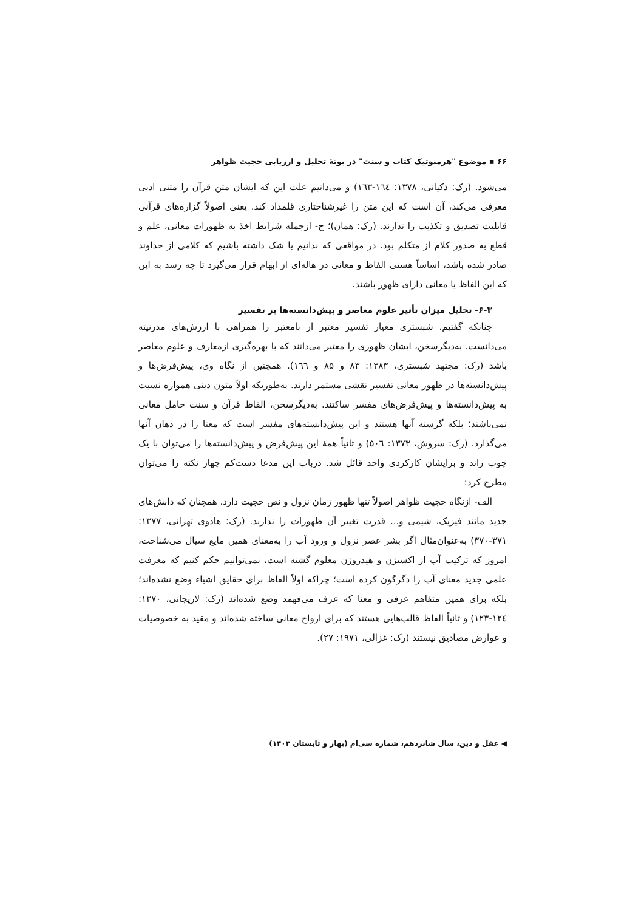۶۶ ▪ موضوع "هرمنوتیک کتاب و سنت" در بوتهٔ تحلیل و ارزیابی حجیت ظواهر
می‌شود. (رک: ذکیانی، ۱۳۷۸: ۱٦٤-۱٦٣) و می‌دانیم علت این که ایشان متن قرآن را متنی ادبی معرفی می‌کند، آن است که این متن را غیرشناختاری قلمداد کند. یعنی اصولاً گزاره‌های قرآنی قابلیت تصدیق و تکذیب را ندارند. (رک: همان)؛ ج- ازجمله شرایط اخذ به ظهورات معانی، علم و قطع به صدور کلام از متکلم بود. در مواقعی که ندانیم یا شک داشته باشیم که کلامی از خداوند صادر شده باشد، اساساً هستی الفاظ و معانی در هاله‌ای از ابهام قرار می‌گیرد تا چه رسد به این که این الفاظ یا معانی دارای ظهور باشند.
۶-۳- تحلیل میزان تأثیر علوم معاصر و پیش‌دانسته‌ها بر تفسیر
چنانکه گفتیم، شبستری معیار تفسیر معتبر از نامعتبر را همراهی با ارزش‌های مدرنیته می‌دانست. به‌دیگرسخن، ایشان ظهوری را معتبر می‌دانند که با بهره‌گیری ازمعارف و علوم معاصر باشد (رک: مجتهد شبستری، ۱۳۸۳: ۸۳ و ۸۵ و ۱٦٦). همچنین از نگاه وی، پیش‌فرض‌ها و پیش‌دانسته‌ها در ظهور معانی تفسیر نقشی مستمر دارند. به‌طوریکه اولاً متون دینی همواره نسبت به پیش‌دانسته‌ها و پیش‌فرض‌های مفسر ساکتند. به‌دیگرسخن، الفاظ قرآن و سنت حامل معانی نمی‌باشند؛ بلکه گرسنه آنها هستند و این پیش‌دانسته‌های مفسر است که معنا را در دهان آنها می‌گذارد. (رک: سروش، ۱۳۷۳: ٥۰٦) و ثانیاً همهٔ این پیش‌فرض و پیش‌دانسته‌ها را می‌توان با یک چوب راند و برایشان کارکردی واحد قائل شد. درباب این مدعا دست‌کم چهار نکته را می‌توان مطرح کرد:
الف- ازنگاه حجیت ظواهر اصولاً تنها ظهور زمان نزول و نص حجیت دارد. همچنان که دانش‌های جدید مانند فیزیک، شیمی و... قدرت تغییر آن ظهورات را ندارند. (رک: هادوی تهرانی، ۱۳۷۷: ۳۷۱-۳۷۰) به‌عنوان‌مثال اگر بشر عصر نزول و ورود آب را به‌معنای همین مایع سیال می‌شناخت، امروز که ترکیب آب از اکسیژن و هیدروژن معلوم گشته است، نمی‌توانیم حکم کنیم که معرفت علمی جدید معنای آب را دگرگون کرده است؛ چراکه اولاً الفاظ برای حقایق اشیاء وضع نشده‌اند؛ بلکه برای همین متفاهم عرفی و معنا که عرف می‌فهمد وضع شده‌اند (رک: لاریجانی، ۱۳۷۰: ۱۲٤-۱۲۳) و ثانیاً الفاظ قالب‌هایی هستند که برای ارواح معانی ساخته شده‌اند و مقید به خصوصیات و عوارض مصادیق نیستند (رک: غزالی، ۱۹۷۱: ۲۷).
◀ عقل و دین، سال شانزدهم، شماره سی‌ام (بهار و تابستان ۱۴۰۳)